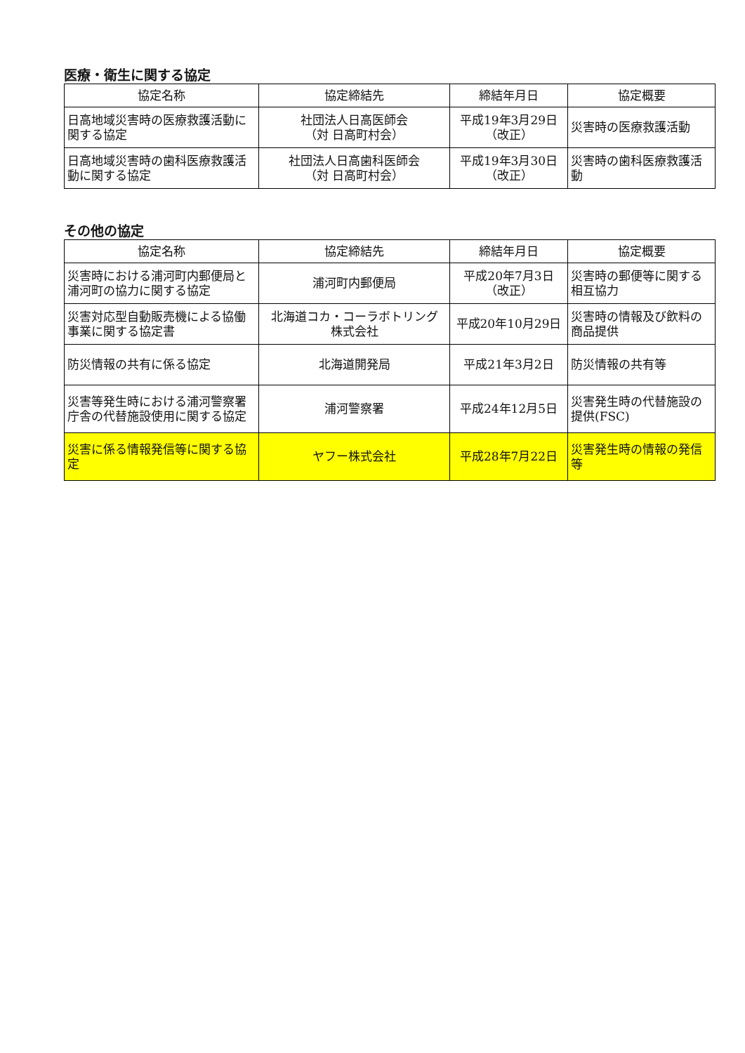医療・衛生に関する協定
| 協定名称 | 協定締結先 | 締結年月日 | 協定概要 |
| --- | --- | --- | --- |
| 日高地域災害時の医療救護活動に関する協定 | 社団法人日高医師会 （対 日高町村会） | 平成19年3月29日 （改正） | 災害時の医療救護活動 |
| 日高地域災害時の歯科医療救護活動に関する協定 | 社団法人日高歯科医師会 （対 日高町村会） | 平成19年3月30日 （改正） | 災害時の歯科医療救護活動 |
その他の協定
| 協定名称 | 協定締結先 | 締結年月日 | 協定概要 |
| --- | --- | --- | --- |
| 災害時における浦河町内郵便局と浦河町の協力に関する協定 | 浦河町内郵便局 | 平成20年7月3日 （改正） | 災害時の郵便等に関する相互協力 |
| 災害対応型自動販売機による協働事業に関する協定書 | 北海道コカ・コーラボトリング 株式会社 | 平成20年10月29日 | 災害時の情報及び飲料の商品提供 |
| 防災情報の共有に係る協定 | 北海道開発局 | 平成21年3月2日 | 防災情報の共有等 |
| 災害等発生時における浦河警察署庁舎の代替施設使用に関する協定 | 浦河警察署 | 平成24年12月5日 | 災害発生時の代替施設の提供(FSC) |
| 災害に係る情報発信等に関する協定 | ヤフー株式会社 | 平成28年7月22日 | 災害発生時の情報の発信等 |